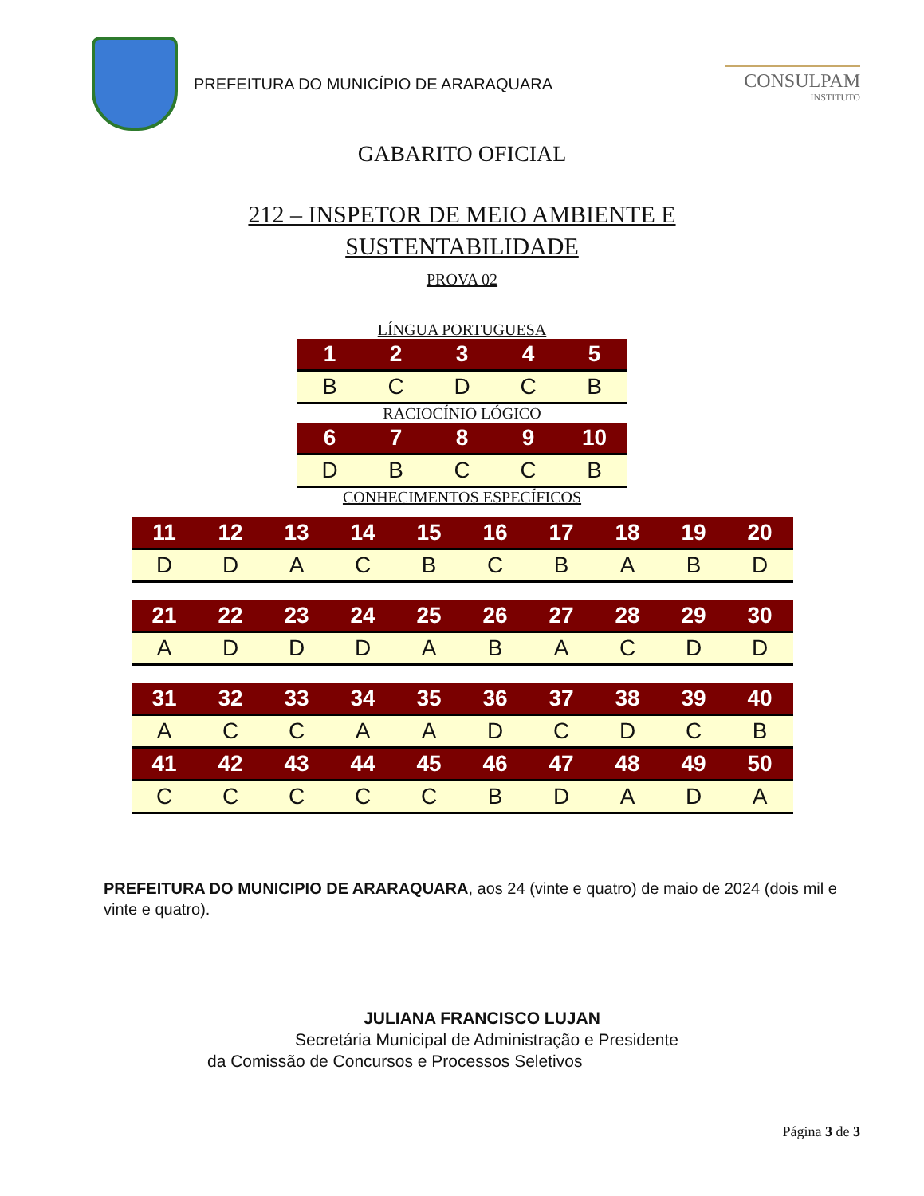PREFEITURA DO MUNICÍPIO DE ARARAQUARA
CONSULPAM
INSTITUTO
GABARITO OFICIAL
212 – INSPETOR DE MEIO AMBIENTE E
SUSTENTABILIDADE
PROVA 02
LÍNGUA PORTUGUESA
| 1 | 2 | 3 | 4 | 5 |
| --- | --- | --- | --- | --- |
| B | C | D | C | B |
RACIOCÍNIO LÓGICO
| 6 | 7 | 8 | 9 | 10 |
| --- | --- | --- | --- | --- |
| D | B | C | C | B |
CONHECIMENTOS ESPECÍFICOS
| 11 | 12 | 13 | 14 | 15 | 16 | 17 | 18 | 19 | 20 |
| --- | --- | --- | --- | --- | --- | --- | --- | --- | --- |
| D | D | A | C | B | C | B | A | B | D |
| 21 | 22 | 23 | 24 | 25 | 26 | 27 | 28 | 29 | 30 |
| --- | --- | --- | --- | --- | --- | --- | --- | --- | --- |
| A | D | D | D | A | B | A | C | D | D |
| 31 | 32 | 33 | 34 | 35 | 36 | 37 | 38 | 39 | 40 |
| --- | --- | --- | --- | --- | --- | --- | --- | --- | --- |
| A | C | C | A | A | D | C | D | C | B |
| 41 | 42 | 43 | 44 | 45 | 46 | 47 | 48 | 49 | 50 |
| C | C | C | C | C | B | D | A | D | A |
PREFEITURA DO MUNICIPIO DE ARARAQUARA, aos 24 (vinte e quatro) de maio de 2024 (dois mil e vinte e quatro).
JULIANA FRANCISCO LUJAN
Secretária Municipal de Administração e Presidente
da Comissão de Concursos e Processos Seletivos
Página 3 de 3